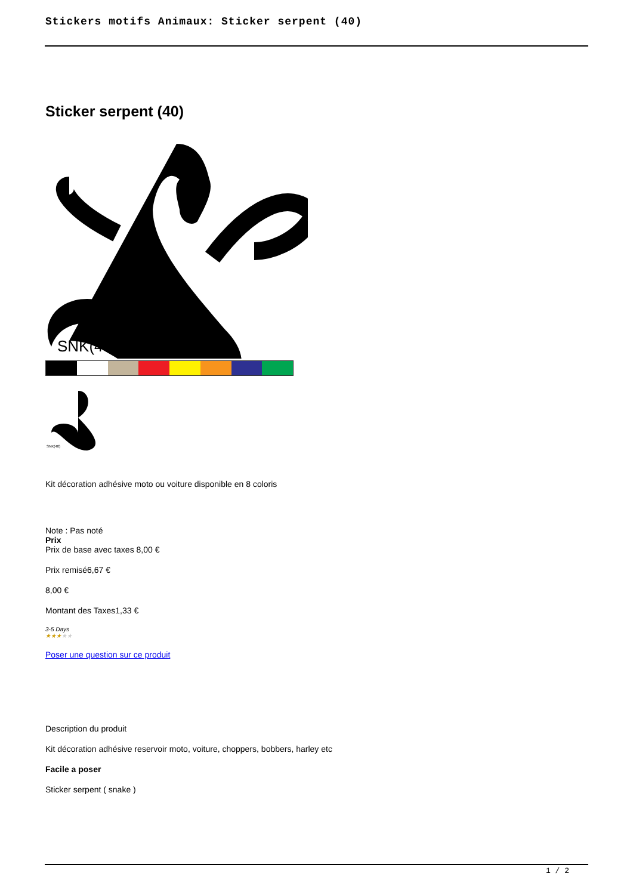Stickers motifs Animaux: Sticker serpent (40)
Sticker serpent (40)
SNK(40)
SNK(40)
Kit décoration adhésive moto ou voiture disponible en 8 coloris
Note : Pas noté
Prix
Prix de base avec taxes 8,00 €
Prix remisé6,67 €
8,00 €
Montant des Taxes1,33 €
3-5 Days
★★★★★
Poser une question sur ce produit
Description du produit
Kit décoration adhésive reservoir moto, voiture, choppers, bobbers, harley etc
Facile a poser
Sticker serpent ( snake )
1 / 2